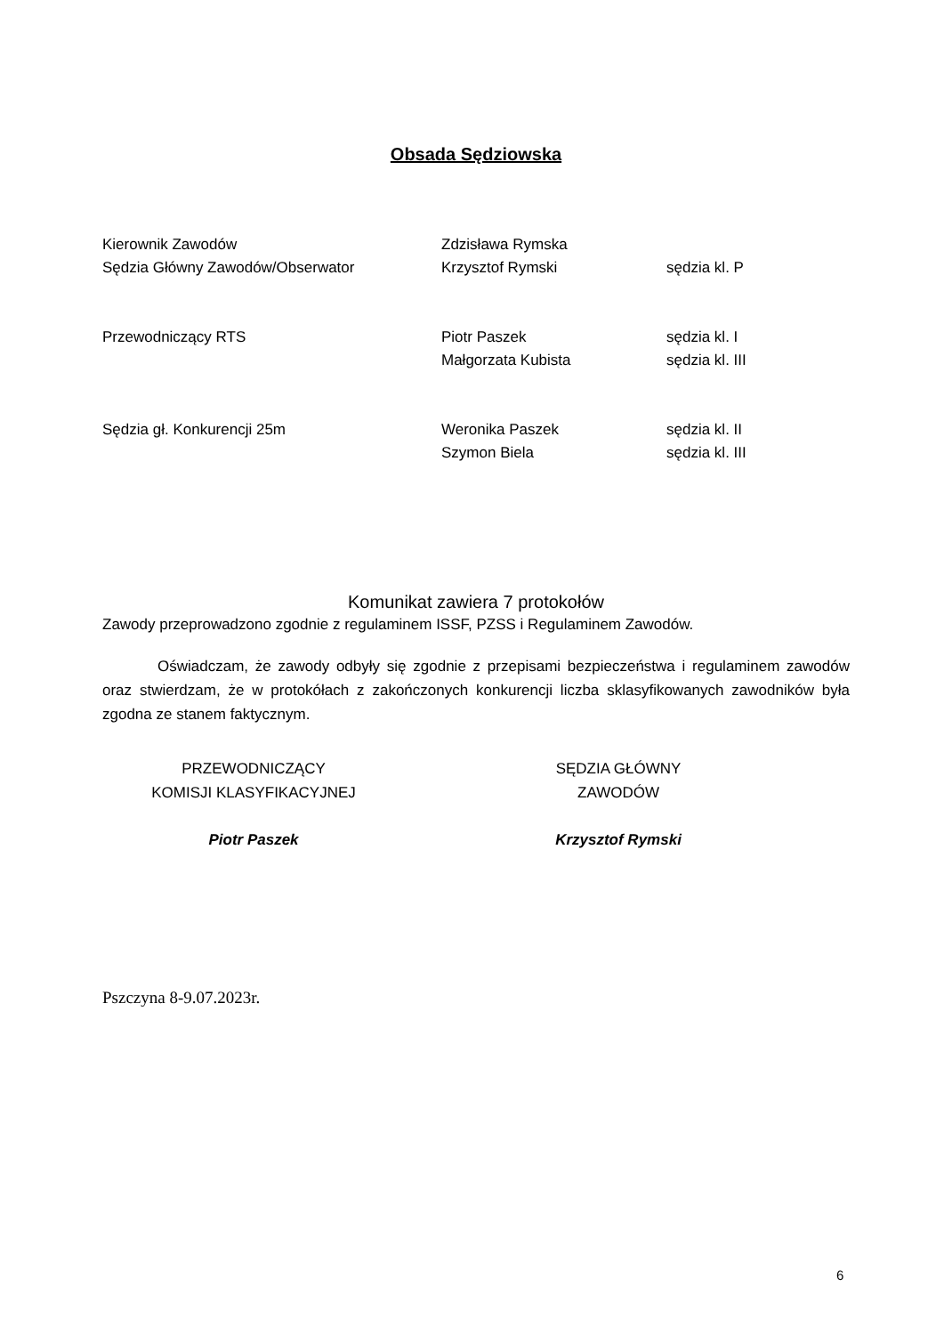Obsada Sędziowska
| Kierownik Zawodów | Zdzisława Rymska | |
| Sędzia Główny Zawodów/Obserwator | Krzysztof Rymski | sędzia kl. P |
| Przewodniczący RTS | Piotr Paszek | sędzia kl. I |
| | Małgorzata Kubista | sędzia kl. III |
| Sędzia gł. Konkurencji 25m | Weronika Paszek | sędzia kl. II |
| | Szymon Biela | sędzia kl. III |
Komunikat zawiera 7 protokołów
Zawody przeprowadzono zgodnie z regulaminem ISSF, PZSS i Regulaminem Zawodów.
Oświadczam, że zawody odbyły się zgodnie z przepisami bezpieczeństwa i regulaminem zawodów oraz stwierdzam, że w protokółach z zakończonych konkurencji liczba sklasyfikowanych zawodników była zgodna ze stanem faktycznym.
PRZEWODNICZĄCY
KOMISJI KLASYFIKACYJNEJ
Piotr Paszek
SĘDZIA GŁÓWNY
ZAWODÓW
Krzysztof Rymski
Pszczyna 8-9.07.2023r.
6